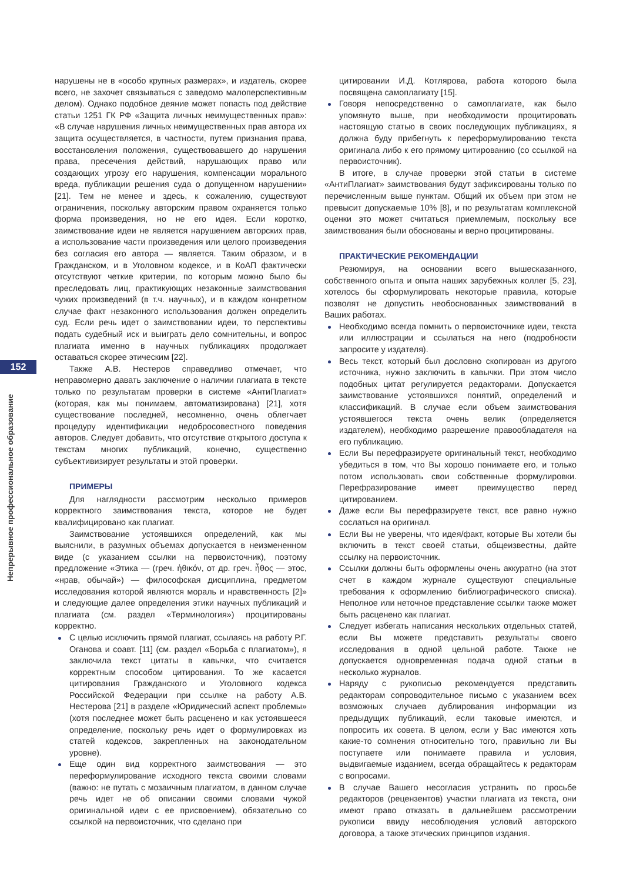152
Непрерывное профессиональное образование
нарушены не в «особо крупных размерах», и издатель, скорее всего, не захочет связываться с заведомо малоперспективным делом). Однако подобное деяние может попасть под действие статьи 1251 ГК РФ «Защита личных неимущественных прав»: «В случае нарушения личных неимущественных прав автора их защита осуществляется, в частности, путем признания права, восстановления положения, существовавшего до нарушения права, пресечения действий, нарушающих право или создающих угрозу его нарушения, компенсации морального вреда, публикации решения суда о допущенном нарушении» [21]. Тем не менее и здесь, к сожалению, существуют ограничения, поскольку авторским правом охраняется только форма произведения, но не его идея. Если коротко, заимствование идеи не является нарушением авторских прав, а использование части произведения или целого произведения без согласия его автора — является. Таким образом, и в Гражданском, и в Уголовном кодексе, и в КоАП фактически отсутствуют четкие критерии, по которым можно было бы преследовать лиц, практикующих незаконные заимствования чужих произведений (в т.ч. научных), и в каждом конкретном случае факт незаконного использования должен определить суд. Если речь идет о заимствовании идеи, то перспективы подать судебный иск и выиграть дело сомнительны, и вопрос плагиата именно в научных публикациях продолжает оставаться скорее этическим [22].
Также А.В. Нестеров справедливо отмечает, что неправомерно давать заключение о наличии плагиата в тексте только по результатам проверки в системе «АнтиПлагиат» (которая, как мы понимаем, автоматизирована) [21], хотя существование последней, несомненно, очень облегчает процедуру идентификации недобросовестного поведения авторов. Следует добавить, что отсутствие открытого доступа к текстам многих публикаций, конечно, существенно субъективизирует результаты и этой проверки.
ПРИМЕРЫ
Для наглядности рассмотрим несколько примеров корректного заимствования текста, которое не будет квалифицировано как плагиат.
Заимствование устоявшихся определений, как мы выяснили, в разумных объемах допускается в неизмененном виде (с указанием ссылки на первоисточник), поэтому предложение «Этика — (греч. ἠθικόν, от др. греч. ἦθος — этос, «нрав, обычай») — философская дисциплина, предметом исследования которой являются мораль и нравственность [2]» и следующие далее определения этики научных публикаций и плагиата (см. раздел «Терминология») процитированы корректно.
С целью исключить прямой плагиат, ссылаясь на работу Р.Г. Оганова и соавт. [11] (см. раздел «Борьба с плагиатом»), я заключила текст цитаты в кавычки, что считается корректным способом цитирования. То же касается цитирования Гражданского и Уголовного кодекса Российской Федерации при ссылке на работу А.В. Нестерова [21] в разделе «Юридический аспект проблемы» (хотя последнее может быть расценено и как устоявшееся определение, поскольку речь идет о формулировках из статей кодексов, закрепленных на законодательном уровне).
Еще один вид корректного заимствования — это переформулирование исходного текста своими словами (важно: не путать с мозаичным плагиатом, в данном случае речь идет не об описании своими словами чужой оригинальной идеи с ее присвоением), обязательно со ссылкой на первоисточник, что сделано при
цитировании И.Д. Котлярова, работа которого была посвящена самоплагиату [15].
Говоря непосредственно о самоплагиате, как было упомянуто выше, при необходимости процитировать настоящую статью в своих последующих публикациях, я должна буду прибегнуть к переформулированию текста оригинала либо к его прямому цитированию (со ссылкой на первоисточник).
В итоге, в случае проверки этой статьи в системе «АнтиПлагиат» заимствования будут зафиксированы только по перечисленным выше пунктам. Общий их объем при этом не превысит допускаемые 10% [8], и по результатам комплексной оценки это может считаться приемлемым, поскольку все заимствования были обоснованы и верно процитированы.
ПРАКТИЧЕСКИЕ РЕКОМЕНДАЦИИ
Резюмируя, на основании всего вышесказанного, собственного опыта и опыта наших зарубежных коллег [5, 23], хотелось бы сформулировать некоторые правила, которые позволят не допустить необоснованных заимствований в Ваших работах.
Необходимо всегда помнить о первоисточнике идеи, текста или иллюстрации и ссылаться на него (подробности запросите у издателя).
Весь текст, который был дословно скопирован из другого источника, нужно заключить в кавычки. При этом число подобных цитат регулируется редакторами. Допускается заимствование устоявшихся понятий, определений и классификаций. В случае если объем заимствования устоявшегося текста очень велик (определяется издателем), необходимо разрешение правообладателя на его публикацию.
Если Вы перефразируете оригинальный текст, необходимо убедиться в том, что Вы хорошо понимаете его, и только потом использовать свои собственные формулировки. Перефразирование имеет преимущество перед цитированием.
Даже если Вы перефразируете текст, все равно нужно сослаться на оригинал.
Если Вы не уверены, что идея/факт, которые Вы хотели бы включить в текст своей статьи, общеизвестны, дайте ссылку на первоисточник.
Ссылки должны быть оформлены очень аккуратно (на этот счет в каждом журнале существуют специальные требования к оформлению библиографического списка). Неполное или неточное представление ссылки также может быть расценено как плагиат.
Следует избегать написания нескольких отдельных статей, если Вы можете представить результаты своего исследования в одной цельной работе. Также не допускается одновременная подача одной статьи в несколько журналов.
Наряду с рукописью рекомендуется представить редакторам сопроводительное письмо с указанием всех возможных случаев дублирования информации из предыдущих публикаций, если таковые имеются, и попросить их совета. В целом, если у Вас имеются хоть какие-то сомнения относительно того, правильно ли Вы поступаете или понимаете правила и условия, выдвигаемые изданием, всегда обращайтесь к редакторам с вопросами.
В случае Вашего несогласия устранить по просьбе редакторов (рецензентов) участки плагиата из текста, они имеют право отказать в дальнейшем рассмотрении рукописи ввиду несоблюдения условий авторского договора, а также этических принципов издания.